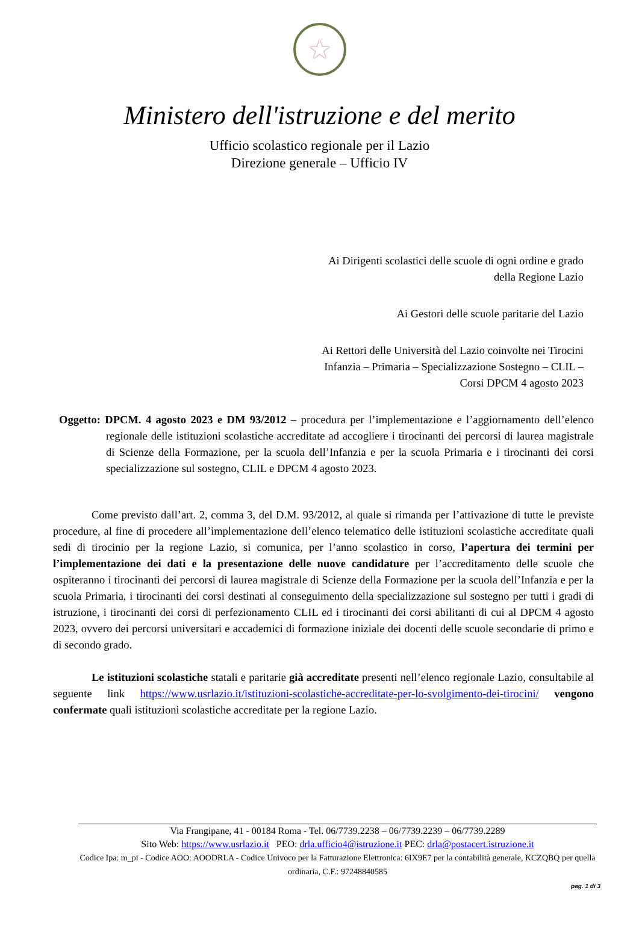★
Ministero dell'istruzione e del merito
Ufficio scolastico regionale per il Lazio
Direzione generale – Ufficio IV
Ai Dirigenti scolastici delle scuole di ogni ordine e grado
della Regione Lazio
Ai Gestori delle scuole paritarie del Lazio
Ai Rettori delle Università del Lazio coinvolte nei Tirocini
Infanzia – Primaria – Specializzazione Sostegno – CLIL –
Corsi DPCM 4 agosto 2023
Oggetto: DPCM. 4 agosto 2023 e DM 93/2012 – procedura per l’implementazione e l’aggiornamento dell’elenco regionale delle istituzioni scolastiche accreditate ad accogliere i tirocinanti dei percorsi di laurea magistrale di Scienze della Formazione, per la scuola dell’Infanzia e per la scuola Primaria e i tirocinanti dei corsi specializzazione sul sostegno, CLIL e DPCM 4 agosto 2023.
Come previsto dall’art. 2, comma 3, del D.M. 93/2012, al quale si rimanda per l’attivazione di tutte le previste procedure, al fine di procedere all’implementazione dell’elenco telematico delle istituzioni scolastiche accreditate quali sedi di tirocinio per la regione Lazio, si comunica, per l’anno scolastico in corso, l’apertura dei termini per l’implementazione dei dati e la presentazione delle nuove candidature per l’accreditamento delle scuole che ospiteranno i tirocinanti dei percorsi di laurea magistrale di Scienze della Formazione per la scuola dell’Infanzia e per la scuola Primaria, i tirocinanti dei corsi destinati al conseguimento della specializzazione sul sostegno per tutti i gradi di istruzione, i tirocinanti dei corsi di perfezionamento CLIL ed i tirocinanti dei corsi abilitanti di cui al DPCM 4 agosto 2023, ovvero dei percorsi universitari e accademici di formazione iniziale dei docenti delle scuole secondarie di primo e di secondo grado.
Le istituzioni scolastiche statali e paritarie già accreditate presenti nell’elenco regionale Lazio, consultabile al seguente link https://www.usrlazio.it/istituzioni-scolastiche-accreditate-per-lo-svolgimento-dei-tirocini/ vengono confermate quali istituzioni scolastiche accreditate per la regione Lazio.
Via Frangipane, 41 - 00184 Roma - Tel. 06/7739.2238 – 06/7739.2239 – 06/7739.2289
Sito Web: https://www.usrlazio.it PEO: drla.ufficio4@istruzione.it PEC: drla@postacert.istruzione.it
Codice Ipa: m_pi - Codice AOO: AOODRLA - Codice Univoco per la Fatturazione Elettronica: 6IX9E7 per la contabilità generale, KCZQBQ per quella ordinaria, C.F.: 97248840585
pag. 1 di 3